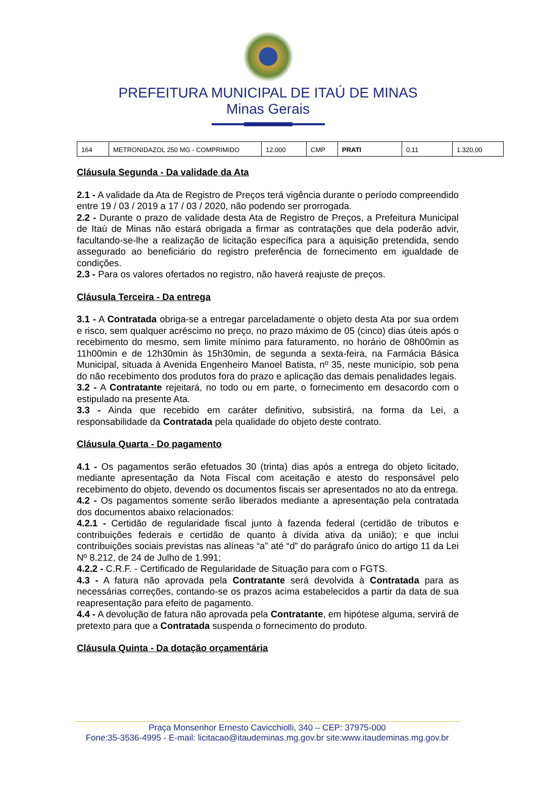PREFEITURA MUNICIPAL DE ITAÚ DE MINAS
Minas Gerais
| 164 | METRONIDAZOL 250 MG - COMPRIMIDO | 12.000 | CMP | PRATI | 0,11 | 1.320,00 |
Cláusula Segunda - Da validade da Ata
2.1 - A validade da Ata de Registro de Preços terá vigência durante o período compreendido entre 19 / 03 / 2019 a 17 / 03 / 2020, não podendo ser prorrogada.
2.2 - Durante o prazo de validade desta Ata de Registro de Preços, a Prefeitura Municipal de Itaú de Minas não estará obrigada a firmar as contratações que dela poderão advir, facultando-se-lhe a realização de licitação específica para a aquisição pretendida, sendo assegurado ao beneficiário do registro preferência de fornecimento em igualdade de condições.
2.3 - Para os valores ofertados no registro, não haverá reajuste de preços.
Cláusula Terceira - Da entrega
3.1 - A Contratada obriga-se a entregar parceladamente o objeto desta Ata por sua ordem e risco, sem qualquer acréscimo no preço, no prazo máximo de 05 (cinco) dias úteis após o recebimento do mesmo, sem limite mínimo para faturamento, no horário de 08h00min as 11h00min e de 12h30min às 15h30min, de segunda a sexta-feira, na Farmácia Básica Municipal, situada à Avenida Engenheiro Manoel Batista, nº 35, neste município, sob pena do não recebimento dos produtos fora do prazo e aplicação das demais penalidades legais.
3.2 - A Contratante rejeitará, no todo ou em parte, o fornecimento em desacordo com o estipulado na presente Ata.
3.3 - Ainda que recebido em caráter definitivo, subsistirá, na forma da Lei, a responsabilidade da Contratada pela qualidade do objeto deste contrato.
Cláusula Quarta - Do pagamento
4.1 - Os pagamentos serão efetuados 30 (trinta) dias após a entrega do objeto licitado, mediante apresentação da Nota Fiscal com aceitação e atesto do responsável pelo recebimento do objeto, devendo os documentos fiscais ser apresentados no ato da entrega.
4.2 - Os pagamentos somente serão liberados mediante a apresentação pela contratada dos documentos abaixo relacionados:
4.2.1 - Certidão de regularidade fiscal junto à fazenda federal (certidão de tributos e contribuições federais e certidão de quanto à dívida ativa da união); e que inclui contribuições sociais previstas nas alíneas “a” até “d” do parágrafo único do artigo 11 da Lei Nº 8.212, de 24 de Julho de 1.991;
4.2.2 - C.R.F. - Certificado de Regularidade de Situação para com o FGTS.
4.3 - A fatura não aprovada pela Contratante será devolvida à Contratada para as necessárias correções, contando-se os prazos acima estabelecidos a partir da data de sua reapresentação para efeito de pagamento.
4.4 - A devolução de fatura não aprovada pela Contratante, em hipótese alguma, servirá de pretexto para que a Contratada suspenda o fornecimento do produto.
Cláusula Quinta - Da dotação orçamentária
Praça Monsenhor Ernesto Cavicchiolli, 340 – CEP: 37975-000
Fone:35-3536-4995 - E-mail: licitacao@itaudeminas.mg.gov.br site:www.itaudeminas.mg.gov.br